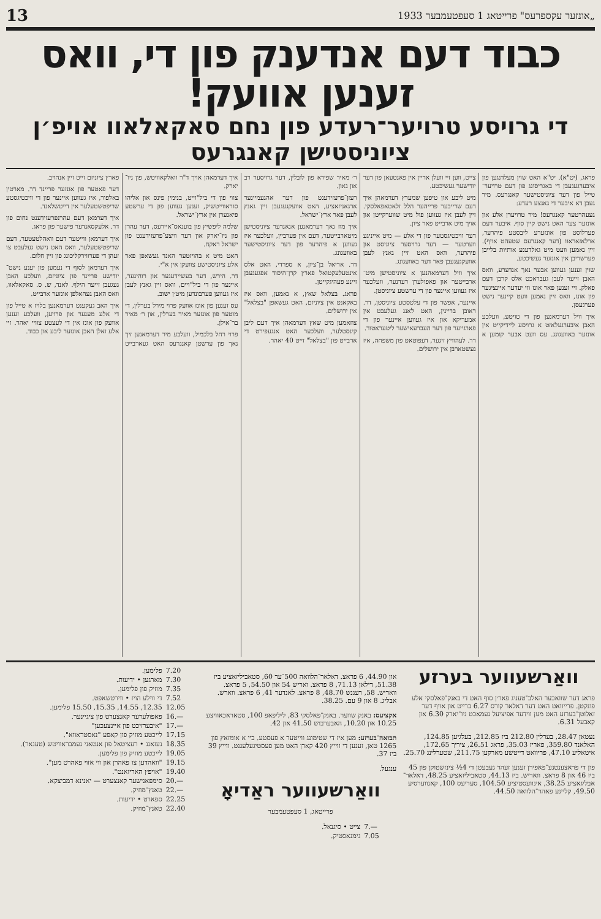„אונזער עקספרעס" פרייטאג 1 סעפטעמבער 1933 13
כבוד דעם אנדענק פון די, וואס זענען אוועק!
די גרויסע טרויער־רעדע פון נחם סאקאלאוו אויפ׳ן ציוניסטישן קאנגרעס
פראג, (יט"א). יט"א האט שוין מעלדנגען פון איבערגעגעבן די באגריסונג פון דעם טרויער־טייל פון דער ציוניסטישער קאנגרעס. מיר געבן דא איבער די גאנצע רעדע:
געעהרטער קאנגרעס! מיר טרויערן אלע און אונזער צער האט נישט קיין סוף. איבער דעם פערלוסט פון אונזערע ליבסטע פיהרער, ארלאזאראוו (דער קאנגרעס שטעהט אויף). זיין נאמען וועט מיט גאלדענע אותיות בלייבן פערשריבן אין אונזער געשיכטע.
שוין זענען געווען אבער נאך אנדערע, וואס האבן זייער לעבן געבראכט אלס קרבן דעם פאלק. זיי זענען פאר אונז ווי יעדער איינציגער פון אונז, וואס זיין נאמען וועט קיינער נישט פערגעסן.
איך וויל דערמאנען פון די טויטע, וועלכע האבן איבערגעלאזט א גרויסע ליידיקייט אין אונזער באוועגונג. עס וועט אבער קומען א צייט, ווען זיי וועלן אריין אין פאנטעאן פון דער יודישער געשיכטע.
מיט ליבע און טיפען שמערץ דערמאהן איך דעם שרייבער פרייהער הלל זלאטאפאלסקי. זיין לעבן איז געווען פול מיט שווערקייטן און אויך מיט ארבייט פאר ציון.
דער וויכטיגסטער פון די אלע — מיט אייניגע ווערטער — דער גרויסער ציוניסט און פיהרער, וואס האט זיין גאנץ לעבן אוועקגעגעבן פאר דער באוועגונג.
איך וויל דערמאהנען א ציוניסטישן מיט־ארבייטער און פאפולערן רעדנער, וועלכער איז געווען איינער פון די ערשטע ציוניסטן.
איינער, אפשר פון די עלטסטע ציוניסטן, דר. ראובן בריינין, האט לאנג געלעבט אין אמעריקא און איז געווען איינער פון די פארגייער פון דער העברעאישער ליטעראטור.
דר. לעהוויץ זיגער, דעפוטאט פון משפחה, איז געשטארבן אין ירושלים.
ר׳ מאיר שפירא פון לובלין, דער גרויסער רב און גאון.
רעזן־פרעזידענט פון דער אהגעמיינער ארגאניזאציע, האט אוועקגעגעבן זיין גאנץ לעבן פאר ארץ־ישראל.
איך מוז נאך דערמאנען אנאנדער ציוניסטישן מיטארבייטער, דעם אין פערביין, וועלכער איז געווען א פיהרער פון דער ציוניסטישער באוועגונג.
דר. אריאל בן־ציון, א ספרדי, האט אלס אינטעלעקטואל פאר׳ן קרן־היסוד אפגעגעבן זיינע פעהיגקייטן.
פראג. בצלאל שאץ, א נאמען, וואס איז באקאנט אין ציוניזם, האט געשאפן "בצלאל" אין ירושלים.
צוזאמען מיט שאץ דערמאהן איך דעם ליבן קינסטלער, וועלכער האט אנגעפירט די ארבייט פון "בצלאל" זייט 40 יאהר.
איך דערמאהן אויך ד"ר וואלקאוויטש, פון ניו־יארק.
צווי פון די ביל"וייט, בנימין פינס און אליהו סוראווייטשיק, זענען געווען פון די ערשטע פיאנערן אין ארץ־ישראל.
שלמה ליפשיץ פון בוענאס־איירעס, דער עהרן פון ניו־יארק און דער וויצע־פרעזידענט פון ישראל ראקח.
האט מיט א בהויזטער האנד געשאפן פאר אלע ציוניסטישע צוועקן אין א"י.
דר. הירש, דער בעשיידענער און רוהיגער, איינער פון די ביל"ויים, וואס זיין גאנץ לעבן איז געווען פערבונדען מיט׳ן ישוב.
עס זענען פון אונז אוועק פרוי מירל בערלין, די מוטער פון אונזער מאיר בערלין, און ר׳ מאיר בר־אילן.
פרוי רחל בלכמיל, וועלבע מיר דערמאנען זיך נאך פון ערשטן קאנגרעס האט געארבייט פאר׳ן ציוניזם זייט זיין אנהויב.
דער פאטער פון אונזער פריינד דר. מארטין באלפור, איז געווען איינער פון די וויכטיגסטע שריפטשטעלער אין דייטשלאנד.
איך דערמאן דעם עהרנפרעזידענט נחום פון דר. אלעקסאנדער פישער פון פראג.
איך דערמאן ווייטער דעם וואהלטעטער, דעם שריפטשטעלער, וואס האט נישט געלעבט צו זעהן די פערווירקליכונג פון זיין חלום.
איך דערמאן לסוף די נעמען פון יענע נישט־יודישע פריינד פון ציוניזם, וועלכע האבן געגעבן זייער הילף. לאנד, ש. ס. סאקאלאוו, וואס האבן געהאלפן אונזער ארבייט.
איך האב געקענט דערמאנען בלויז א טייל פון די אלע מענער און פרויען, וועלכע זענען אוועק פון אונז אין די לעצטע צוויי יאהר. זיי אלע זאלן האבן אונזער ליבע און כבוד.
וואַרשעווער בערזע
פראג דער שוואכער האלב־טעניג פאר׳ן סוף האט די באנק־פאלסקי אלע פונקטן. פרייוואט האט דער דאלאר קורס 6.27 ברייט און אויף דער זאלוטן־בערזע האט מען ווידער אפיציעל געמאכט ניו־יארק 6.30 און קאבעל 6.31.
נעטאן 28.47, בערלין 212.80 ביז 212.85, בעלגיען 124.85, האלאנד 359.80, פאריז 35.03, פראג 26.51, ציריך 172.65, איטאליע 47.10, פריוואט דייטשע מארקען 211.75, שטערלינג 25.70.
פון די פראצענטנע־פאפירן זענען זעהר געבעטן די 4½ צינזשטוקן פון 45 ביז 46 און 8 פראצ. וואריש. ביז 44.13, סטאביליזאציע 48.25, דאלאר־אבליגאציע 38.25, אינוועסטיציע 104.50, סעריעס 100, קאנווערסיע 49.50, קליינע פאהר־הלוואה 44.50.
און 44.90, 6 פראצ. דאלאר־הלוואה 500־ער 60, סטאביליזאציע ביז 51.38, דילאן 71.13, 8 פראצ. ואריש 54 און 54.50, 5 פראצ. וואריש. 58, רעגנש 48.70, 8 פראצ. לאנדער 41, 6 פראצ. ווארש. אבליג. 8 און 9 עם. 38.25.
אקציעס: באנק שווער. באנק־פאלסקי 83, ליליפאפ 100, סטאראכאוויצע 10.25 און 10.20, האבערבוש 41.50 און 42.
תבואה־בערזע: מען איז די שטימונג ווייטער א פעסטע. ביי א אומזאץ פון 1265 טאן, זענען די ווייץ 420 קארן האט מען פעסטיגעלעגנט. ווייץ 39 ביז 37.
ענגעל.
וואַרשעווער ראַדיאָ
פרייטאג, 1 סעפטעמבער
| 7.— | צייט • סיגנאל. |
| 7.05 | גימנאסטיק. |
| 7.20 | פלימען. |
| 7.30 | מארגען • ידיעות. |
| 7.35 | מוזיק פון פלימען. |
| 7.52 | די ווילע הויז • ווירטשאפט. |
| 12.05 | 12.35, 14.55, 15.35, 15.50 פלימען. |
| 16.— | פאפולערער קאנצערט פון ציגיינער. |
| 17.— | "איבערזיכט פון איינצעכען" |
| 17.15 | לייכטע מוזיק פון קאפע "נאסטראווא". |
| 18.35 | געזאנג • רעציטאל פון אנטאני געמבראוויטש (טענאר). |
| 19.05 | לייכטע מוזיק פון פלימען. |
| 19.15 | "וואהדען צו פאהרן און ווי אזוי פאהרט מען". |
| 19.40 | "אויפ׳ן האריזאנט". |
| 20.— | סימפאנישער קאנצערט — יאנינא דמביצקא. |
| 22.— | טאנץ־מוזיק. |
| 22.25 | ספארט • ידיעות. |
| 22.40 | טאנץ־מוזיק. |